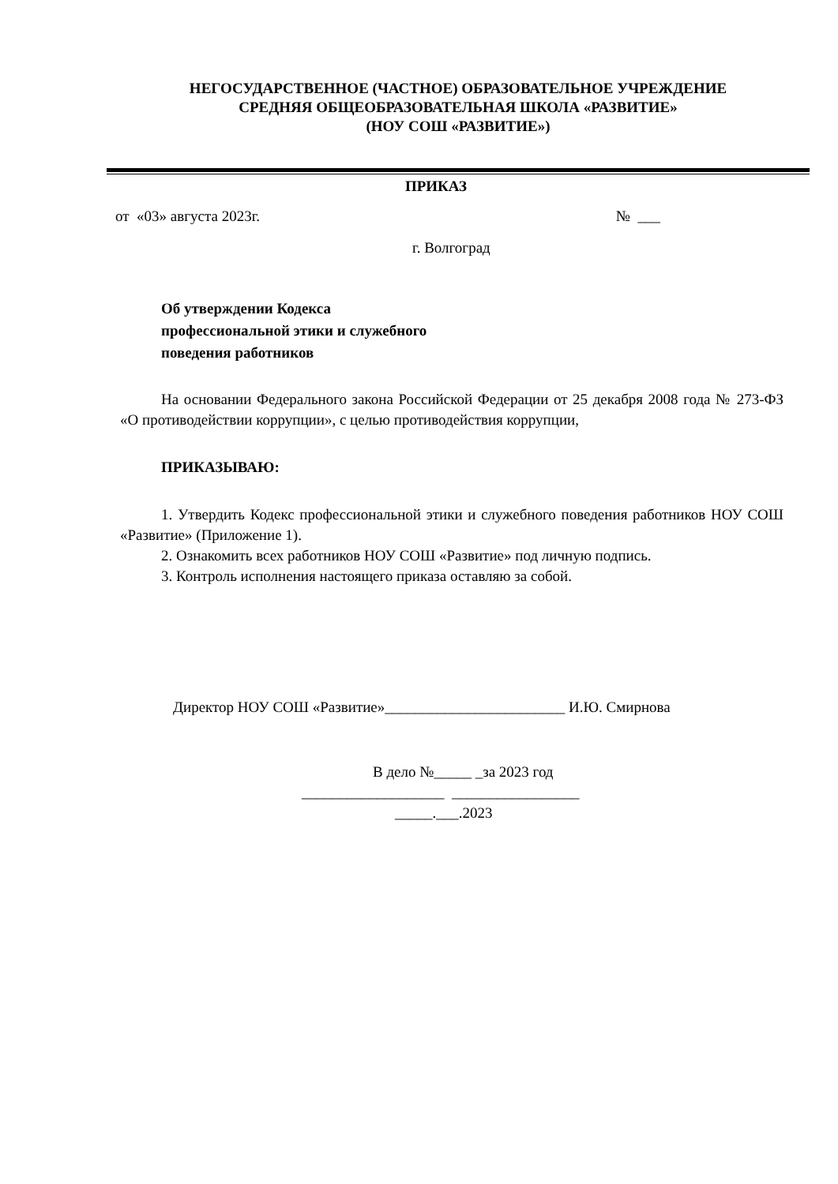НЕГОСУДАРСТВЕННОЕ (ЧАСТНОЕ) ОБРАЗОВАТЕЛЬНОЕ УЧРЕЖДЕНИЕ
СРЕДНЯЯ ОБЩЕОБРАЗОВАТЕЛЬНАЯ ШКОЛА «РАЗВИТИЕ»
(НОУ СОШ «РАЗВИТИЕ»)
ПРИКАЗ
от «03» августа 2023г. № ___
г. Волгоград
Об утверждении Кодекса
профессиональной этики и служебного
поведения работников
На основании Федерального закона Российской Федерации от 25 декабря 2008 года № 273-ФЗ «О противодействии коррупции», с целью противодействия коррупции,
ПРИКАЗЫВАЮ:
1. Утвердить Кодекс профессиональной этики и служебного поведения работников НОУ СОШ «Развитие» (Приложение 1).
2. Ознакомить всех работников НОУ СОШ «Развитие» под личную подпись.
3. Контроль исполнения настоящего приказа оставляю за собой.
Директор НОУ СОШ «Развитие»________________________ И.Ю. Смирнова
В дело №_____ _за 2023 год
___________________ _________________
_____.___.2023